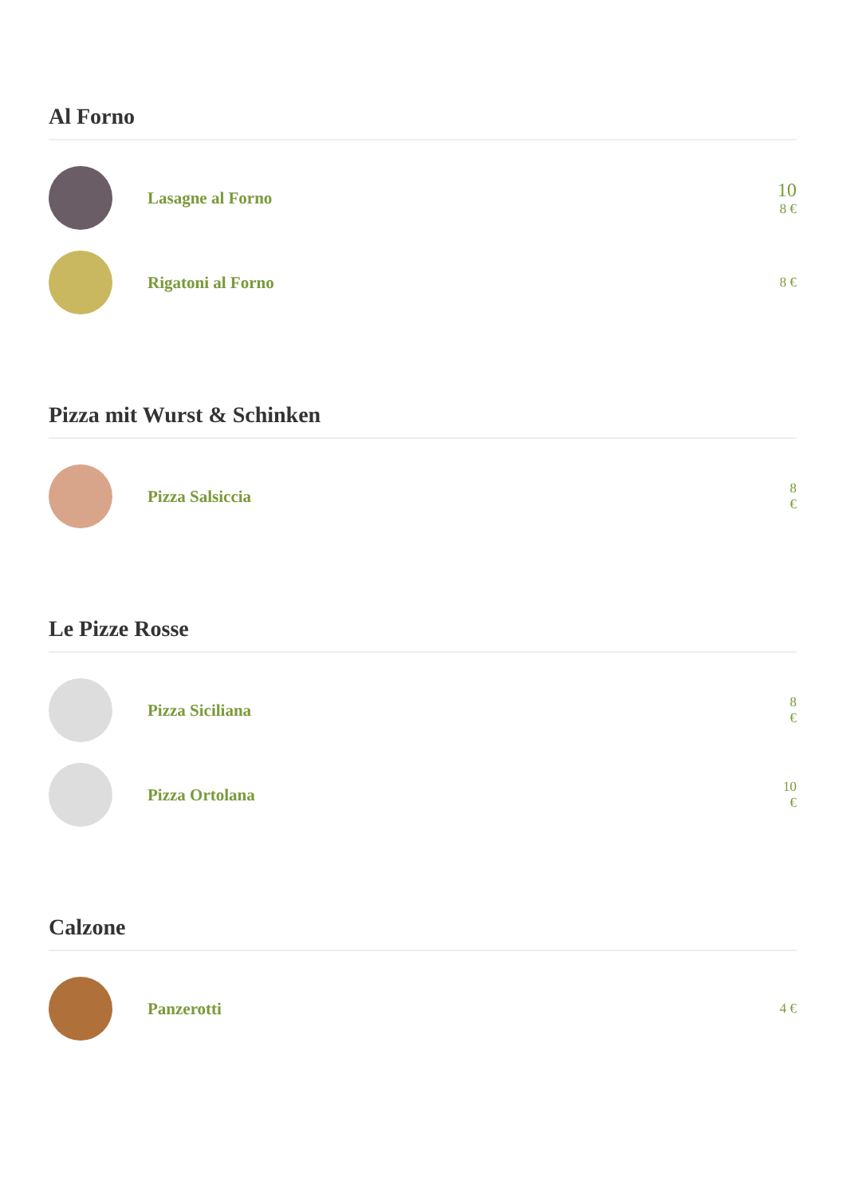Al Forno
Lasagne al Forno
10
8 €
Rigatoni al Forno
8 €
Pizza mit Wurst & Schinken
Pizza Salsiccia
8
€
Le Pizze Rosse
Pizza Siciliana
8
€
Pizza Ortolana
10
€
Calzone
Panzerotti
4 €